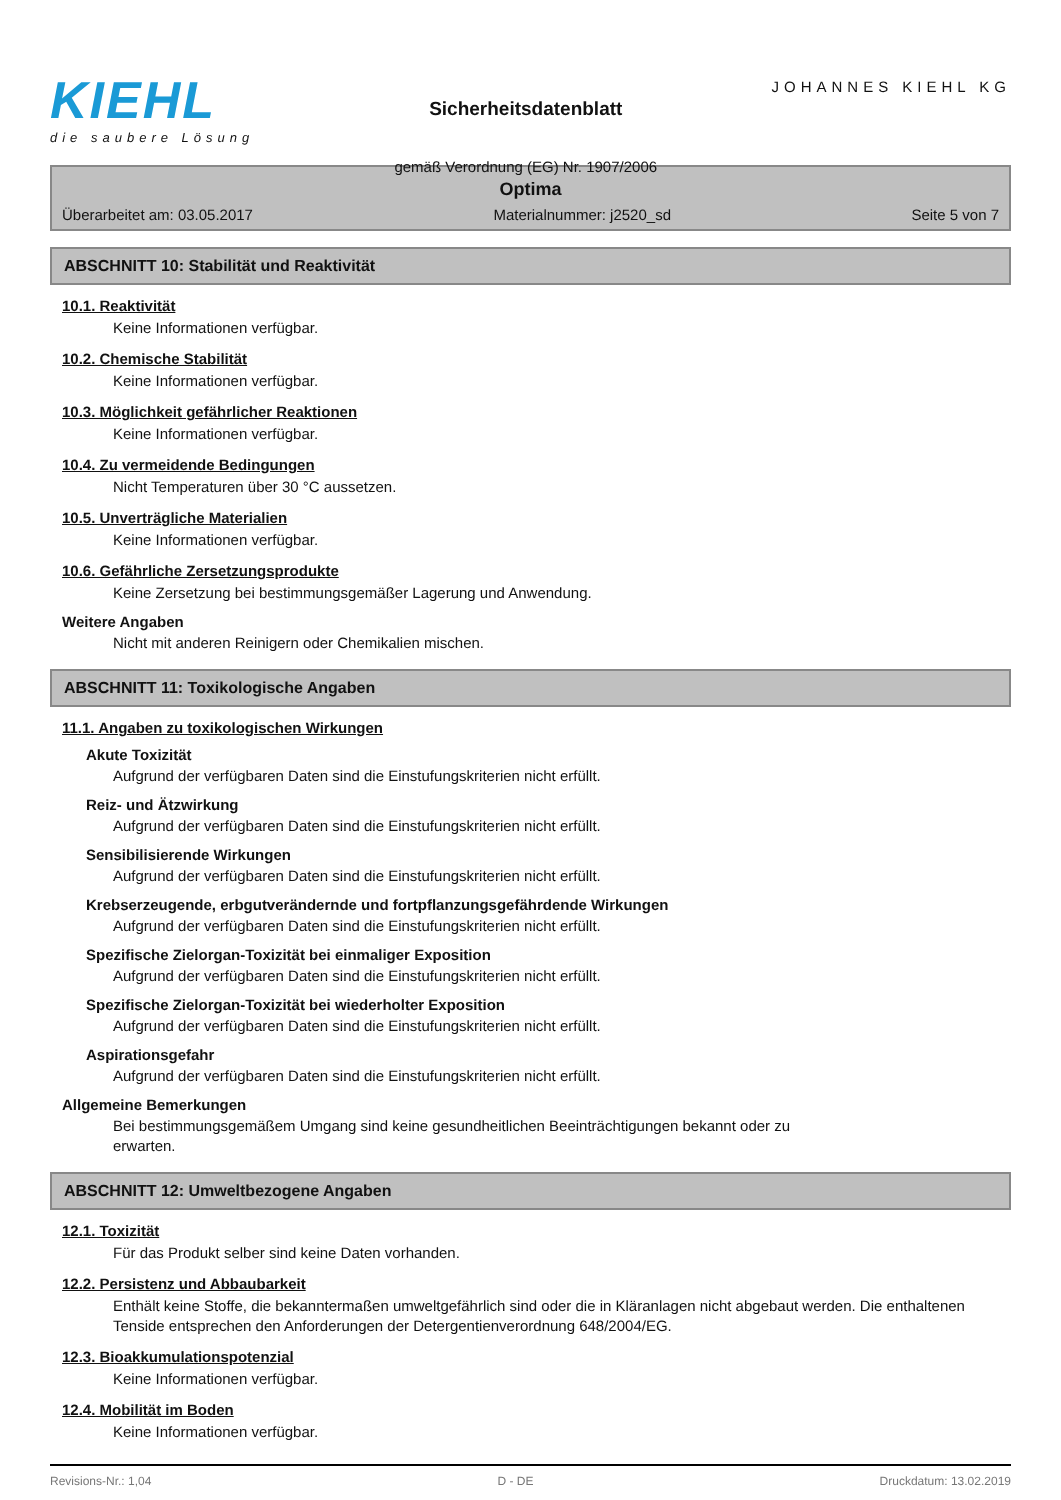KIEHL
die saubere Lösung
Sicherheitsdatenblatt
gemäß Verordnung (EG) Nr. 1907/2006
JOHANNES KIEHL KG
Optima
Überarbeitet am: 03.05.2017 Materialnummer: j2520_sd Seite 5 von 7
ABSCHNITT 10: Stabilität und Reaktivität
10.1. Reaktivität
Keine Informationen verfügbar.
10.2. Chemische Stabilität
Keine Informationen verfügbar.
10.3. Möglichkeit gefährlicher Reaktionen
Keine Informationen verfügbar.
10.4. Zu vermeidende Bedingungen
Nicht Temperaturen über 30 °C aussetzen.
10.5. Unverträgliche Materialien
Keine Informationen verfügbar.
10.6. Gefährliche Zersetzungsprodukte
Keine Zersetzung bei bestimmungsgemäßer Lagerung und Anwendung.
Weitere Angaben
Nicht mit anderen Reinigern oder Chemikalien mischen.
ABSCHNITT 11: Toxikologische Angaben
11.1. Angaben zu toxikologischen Wirkungen
Akute Toxizität
Aufgrund der verfügbaren Daten sind die Einstufungskriterien nicht erfüllt.
Reiz- und Ätzwirkung
Aufgrund der verfügbaren Daten sind die Einstufungskriterien nicht erfüllt.
Sensibilisierende Wirkungen
Aufgrund der verfügbaren Daten sind die Einstufungskriterien nicht erfüllt.
Krebserzeugende, erbgutverändernde und fortpflanzungsgefährdende Wirkungen
Aufgrund der verfügbaren Daten sind die Einstufungskriterien nicht erfüllt.
Spezifische Zielorgan-Toxizität bei einmaliger Exposition
Aufgrund der verfügbaren Daten sind die Einstufungskriterien nicht erfüllt.
Spezifische Zielorgan-Toxizität bei wiederholter Exposition
Aufgrund der verfügbaren Daten sind die Einstufungskriterien nicht erfüllt.
Aspirationsgefahr
Aufgrund der verfügbaren Daten sind die Einstufungskriterien nicht erfüllt.
Allgemeine Bemerkungen
Bei bestimmungsgemäßem Umgang sind keine gesundheitlichen Beeinträchtigungen bekannt oder zu erwarten.
ABSCHNITT 12: Umweltbezogene Angaben
12.1. Toxizität
Für das Produkt selber sind keine Daten vorhanden.
12.2. Persistenz und Abbaubarkeit
Enthält keine Stoffe, die bekanntermaßen umweltgefährlich sind oder die in Kläranlagen nicht abgebaut werden. Die enthaltenen Tenside entsprechen den Anforderungen der Detergentienverordnung 648/2004/EG.
12.3. Bioakkumulationspotenzial
Keine Informationen verfügbar.
12.4. Mobilität im Boden
Keine Informationen verfügbar.
Revisions-Nr.: 1,04 D - DE Druckdatum: 13.02.2019